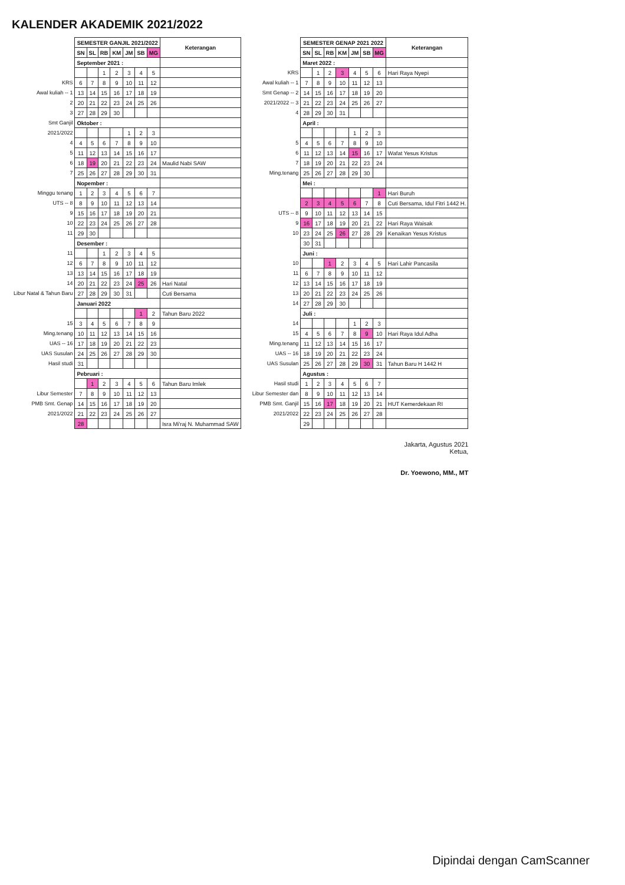KALENDER AKADEMIK 2021/2022
| | SEMESTER GANJIL 2021/2022 | | | | | | | Keterangan |
| | SN | SL | RB | KM | JM | SB | MG | |
| | September 2021 : | | | | | | | |
| | | | 1 | 2 | 3 | 4 | 5 | |
| KRS | 6 | 7 | 8 | 9 | 10 | 11 | 12 | |
| Awal kuliah -- 1 | 13 | 14 | 15 | 16 | 17 | 18 | 19 | |
| 2 | 20 | 21 | 22 | 23 | 24 | 25 | 26 | |
| 3 | 27 | 28 | 29 | 30 | | | | |
| Smt Ganjil | Oktober : | | | | | | | |
| 2021/2022 | | | | | 1 | 2 | 3 | |
| 4 | 4 | 5 | 6 | 7 | 8 | 9 | 10 | |
| 5 | 11 | 12 | 13 | 14 | 15 | 16 | 17 | |
| 6 | 18 | 19 | 20 | 21 | 22 | 23 | 24 | Maulid Nabi SAW |
| 7 | 25 | 26 | 27 | 28 | 29 | 30 | 31 | |
| | Nopember : | | | | | | | |
| Minggu tenang | 1 | 2 | 3 | 4 | 5 | 6 | 7 | |
| UTS -- 8 | 8 | 9 | 10 | 11 | 12 | 13 | 14 | |
| 9 | 15 | 16 | 17 | 18 | 19 | 20 | 21 | |
| 10 | 22 | 23 | 24 | 25 | 26 | 27 | 28 | |
| 11 | 29 | 30 | | | | | | |
| | Desember : | | | | | | | |
| 11 | | | 1 | 2 | 3 | 4 | 5 | |
| 12 | 6 | 7 | 8 | 9 | 10 | 11 | 12 | |
| 13 | 13 | 14 | 15 | 16 | 17 | 18 | 19 | |
| 14 | 20 | 21 | 22 | 23 | 24 | 25 | 26 | Hari Natal |
| Libur Natal & Tahun Baru | 27 | 28 | 29 | 30 | 31 | | | Cuti Bersama |
| | Januari 2022 | | | | | | | |
| | | | | | | 1 | 2 | Tahun Baru 2022 |
| 15 | 3 | 4 | 5 | 6 | 7 | 8 | 9 | |
| Ming.tenang | 10 | 11 | 12 | 13 | 14 | 15 | 16 | |
| UAS -- 16 | 17 | 18 | 19 | 20 | 21 | 22 | 23 | |
| UAS Susulan | 24 | 25 | 26 | 27 | 28 | 29 | 30 | |
| Hasil studi | 31 | | | | | | | |
| | Pebruari : | | | | | | | |
| | | 1 | 2 | 3 | 4 | 5 | 6 | Tahun Baru Imlek |
| Libur Semester | 7 | 8 | 9 | 10 | 11 | 12 | 13 | |
| PMB Smt. Genap | 14 | 15 | 16 | 17 | 18 | 19 | 20 | |
| 2021/2022 | 21 | 22 | 23 | 24 | 25 | 26 | 27 | |
| | 28 | | | | | | | Isra Mi'raj N. Muhammad SAW |
| | SEMESTER GENAP 2021 2022 | | | | | | | Keterangan |
| | SN | SL | RB | KM | JM | SB | MG | |
| | Maret 2022 : | | | | | | | |
| KRS | | 1 | 2 | 3 | 4 | 5 | 6 | Hari Raya Nyepi |
| Awal kuliah -- 1 | 7 | 8 | 9 | 10 | 11 | 12 | 13 | |
| Smt Genap -- 2 | 14 | 15 | 16 | 17 | 18 | 19 | 20 | |
| 2021/2022 -- 3 | 21 | 22 | 23 | 24 | 25 | 26 | 27 | |
| 4 | 28 | 29 | 30 | 31 | | | | |
| | April : | | | | | | | |
| | | | | | 1 | 2 | 3 | |
| 5 | 4 | 5 | 6 | 7 | 8 | 9 | 10 | |
| 6 | 11 | 12 | 13 | 14 | 15 | 16 | 17 | Wafat Yesus Kristus |
| 7 | 18 | 19 | 20 | 21 | 22 | 23 | 24 | |
| Ming.tenang | 25 | 26 | 27 | 28 | 29 | 30 | | |
| | Mei : | | | | | | | |
| | | | | | | | 1 | Hari Buruh |
| | 2 | 3 | 4 | 5 | 6 | 7 | 8 | Cuti Bersama, Idul Fitri 1442 H. |
| UTS -- 8 | 9 | 10 | 11 | 12 | 13 | 14 | 15 | |
| 9 | 16 | 17 | 18 | 19 | 20 | 21 | 22 | Hari Raya Waisak |
| 10 | 23 | 24 | 25 | 26 | 27 | 28 | 29 | Kenaikan Yesus Kristus |
| | 30 | 31 | | | | | | |
| | Juni : | | | | | | | |
| 10 | | | 1 | 2 | 3 | 4 | 5 | Hari Lahir Pancasila |
| 11 | 6 | 7 | 8 | 9 | 10 | 11 | 12 | |
| 12 | 13 | 14 | 15 | 16 | 17 | 18 | 19 | |
| 13 | 20 | 21 | 22 | 23 | 24 | 25 | 26 | |
| 14 | 27 | 28 | 29 | 30 | | | | |
| | Juli : | | | | | | | |
| 14 | | | | | 1 | 2 | 3 | |
| 15 | 4 | 5 | 6 | 7 | 8 | 9 | 10 | Hari Raya Idul Adha |
| Ming.tenang | 11 | 12 | 13 | 14 | 15 | 16 | 17 | |
| UAS -- 16 | 18 | 19 | 20 | 21 | 22 | 23 | 24 | |
| UAS Susulan | 25 | 26 | 27 | 28 | 29 | 30 | 31 | Tahun Baru H 1442 H |
| | Agustus : | | | | | | | |
| Hasil studi | 1 | 2 | 3 | 4 | 5 | 6 | 7 | |
| Libur Semester dan | 8 | 9 | 10 | 11 | 12 | 13 | 14 | |
| PMB Smt. Ganjil | 15 | 16 | 17 | 18 | 19 | 20 | 21 | HUT Kemerdekaan RI |
| 2021/2022 | 22 | 23 | 24 | 25 | 26 | 27 | 28 | |
| | 29 | | | | | | | |
Jakarta, Agustus 2021
Ketua,
Dr. Yoewono, MM., MT
Dipindai dengan CamScanner